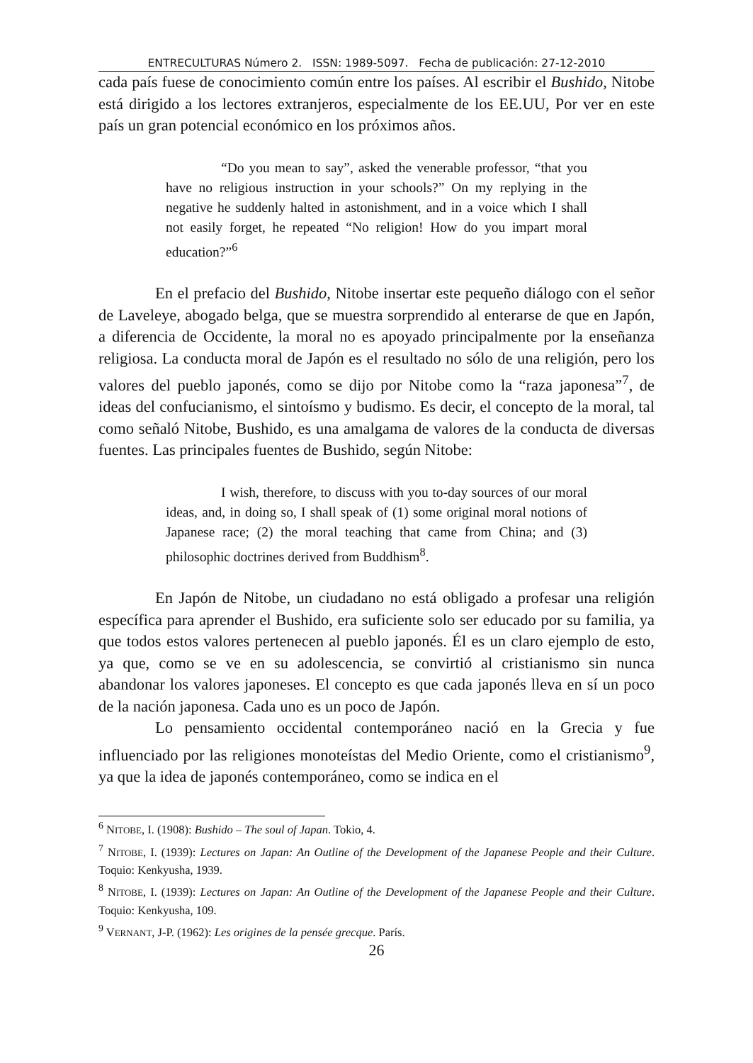ENTRECULTURAS Número 2. ISSN: 1989-5097. Fecha de publicación: 27-12-2010
cada país fuese de conocimiento común entre los países. Al escribir el Bushido, Nitobe está dirigido a los lectores extranjeros, especialmente de los EE.UU, Por ver en este país un gran potencial económico en los próximos años.
“Do you mean to say”, asked the venerable professor, “that you have no religious instruction in your schools?” On my replying in the negative he suddenly halted in astonishment, and in a voice which I shall not easily forget, he repeated “No religion! How do you impart moral education?”<sup>6</sup>
En el prefacio del Bushido, Nitobe insertar este pequeño diálogo con el señor de Laveleye, abogado belga, que se muestra sorprendido al enterarse de que en Japón, a diferencia de Occidente, la moral no es apoyado principalmente por la enseñanza religiosa. La conducta moral de Japón es el resultado no sólo de una religión, pero los valores del pueblo japonés, como se dijo por Nitobe como la “raza japonesa”<sup>7</sup>, de ideas del confucianismo, el sintoísmo y budismo. Es decir, el concepto de la moral, tal como señaló Nitobe, Bushido, es una amalgama de valores de la conducta de diversas fuentes. Las principales fuentes de Bushido, según Nitobe:
I wish, therefore, to discuss with you to-day sources of our moral ideas, and, in doing so, I shall speak of (1) some original moral notions of Japanese race; (2) the moral teaching that came from China; and (3) philosophic doctrines derived from Buddhism<sup>8</sup>.
En Japón de Nitobe, un ciudadano no está obligado a profesar una religión específica para aprender el Bushido, era suficiente solo ser educado por su familia, ya que todos estos valores pertenecen al pueblo japonés. Él es un claro ejemplo de esto, ya que, como se ve en su adolescencia, se convirtió al cristianismo sin nunca abandonar los valores japoneses. El concepto es que cada japonés lleva en sí un poco de la nación japonesa. Cada uno es un poco de Japón.
Lo pensamiento occidental contemporáneo nació en la Grecia y fue influenciado por las religiones monoteístas del Medio Oriente, como el cristianismo<sup>9</sup>, ya que la idea de japonés contemporáneo, como se indica en el
<sup>6</sup> NITOBE, I. (1908): Bushido – The soul of Japan. Tokio, 4.
<sup>7</sup> NITOBE, I. (1939): Lectures on Japan: An Outline of the Development of the Japanese People and their Culture. Toquio: Kenkyusha, 1939.
<sup>8</sup> NITOBE, I. (1939): Lectures on Japan: An Outline of the Development of the Japanese People and their Culture. Toquio: Kenkyusha, 109.
<sup>9</sup> VERNANT, J-P. (1962): Les origines de la pensée grecque. París.
26